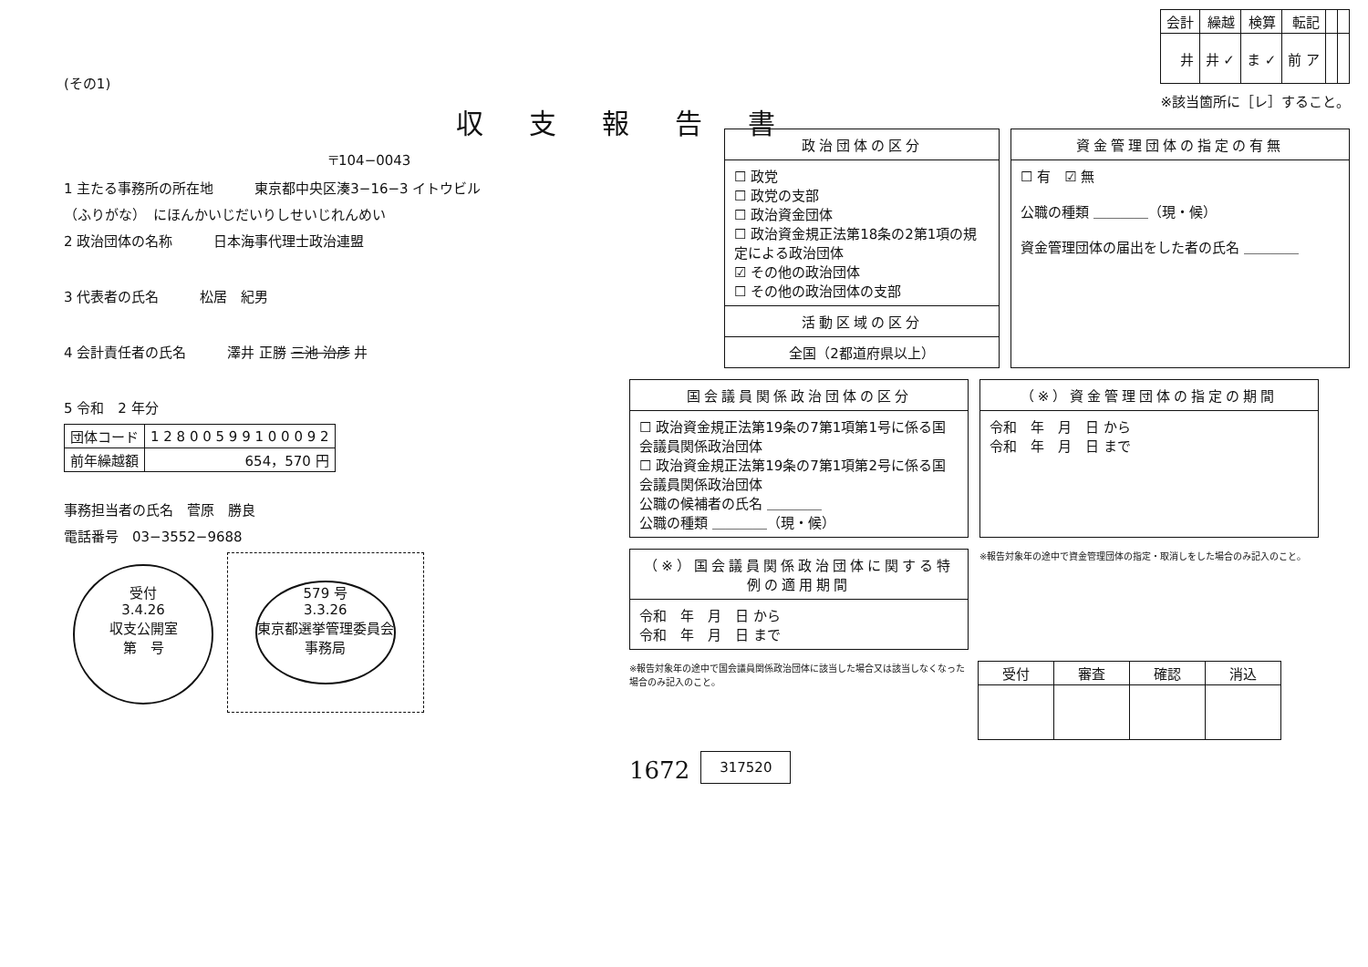(その1)
収支報告書
〒104−0043
1 主たる事務所の所在地　　　東京都中央区湊3−16−3 イトウビル
（ふりがな）　にほんかいじだいりしせいじれんめい
2 政治団体の名称　　　日本海事代理士政治連盟
3 代表者の氏名　　　松居　紀男
4 会計責任者の氏名　　　澤井 正勝 三池 治彦 井
5 令和　2 年分
| 団体コード | 1 2 8 0 0 5 9 9 1 0 0 0 9 2 |
| 前年繰越額 | 654，570 円 |
事務担当者の氏名　菅原　勝良
電話番号　03−3552−9688
受付
3.4.26
収支公開室
第　号 579 号
3.3.26
東京都選挙管理委員会
事務局
| 会計 | 繰越 | 検算 | 転記 | | |
| 井 | 井 ✓ | ま ✓ | 前 ア | | |
※該当箇所に［レ］すること。
政治団体の区分
☐ 政党
☐ 政党の支部
☐ 政治資金団体
☐ 政治資金規正法第18条の2第1項の規定による政治団体
☑ その他の政治団体
☐ その他の政治団体の支部
活動区域の区分
全国（2都道府県以上）
資金管理団体の指定の有無
☐ 有　☑ 無
公職の種類 ＿＿＿＿（現・候）
資金管理団体の届出をした者の氏名 ＿＿＿＿
国会議員関係政治団体の区分
☐ 政治資金規正法第19条の7第1項第1号に係る国会議員関係政治団体
☐ 政治資金規正法第19条の7第1項第2号に係る国会議員関係政治団体
公職の候補者の氏名 ＿＿＿＿
公職の種類 ＿＿＿＿（現・候）
（※）資金管理団体の指定の期間
令和　年　月　日 から
令和　年　月　日 まで
（※）国会議員関係政治団体に関する特例の適用期間
令和　年　月　日 から
令和　年　月　日 まで
※報告対象年の途中で資金管理団体の指定・取消しをした場合のみ記入のこと。
※報告対象年の途中で国会議員関係政治団体に該当した場合又は該当しなくなった場合のみ記入のこと。
| 受付 | 審査 | 確認 | 消込 |
| --- | --- | --- | --- |
1672 317520